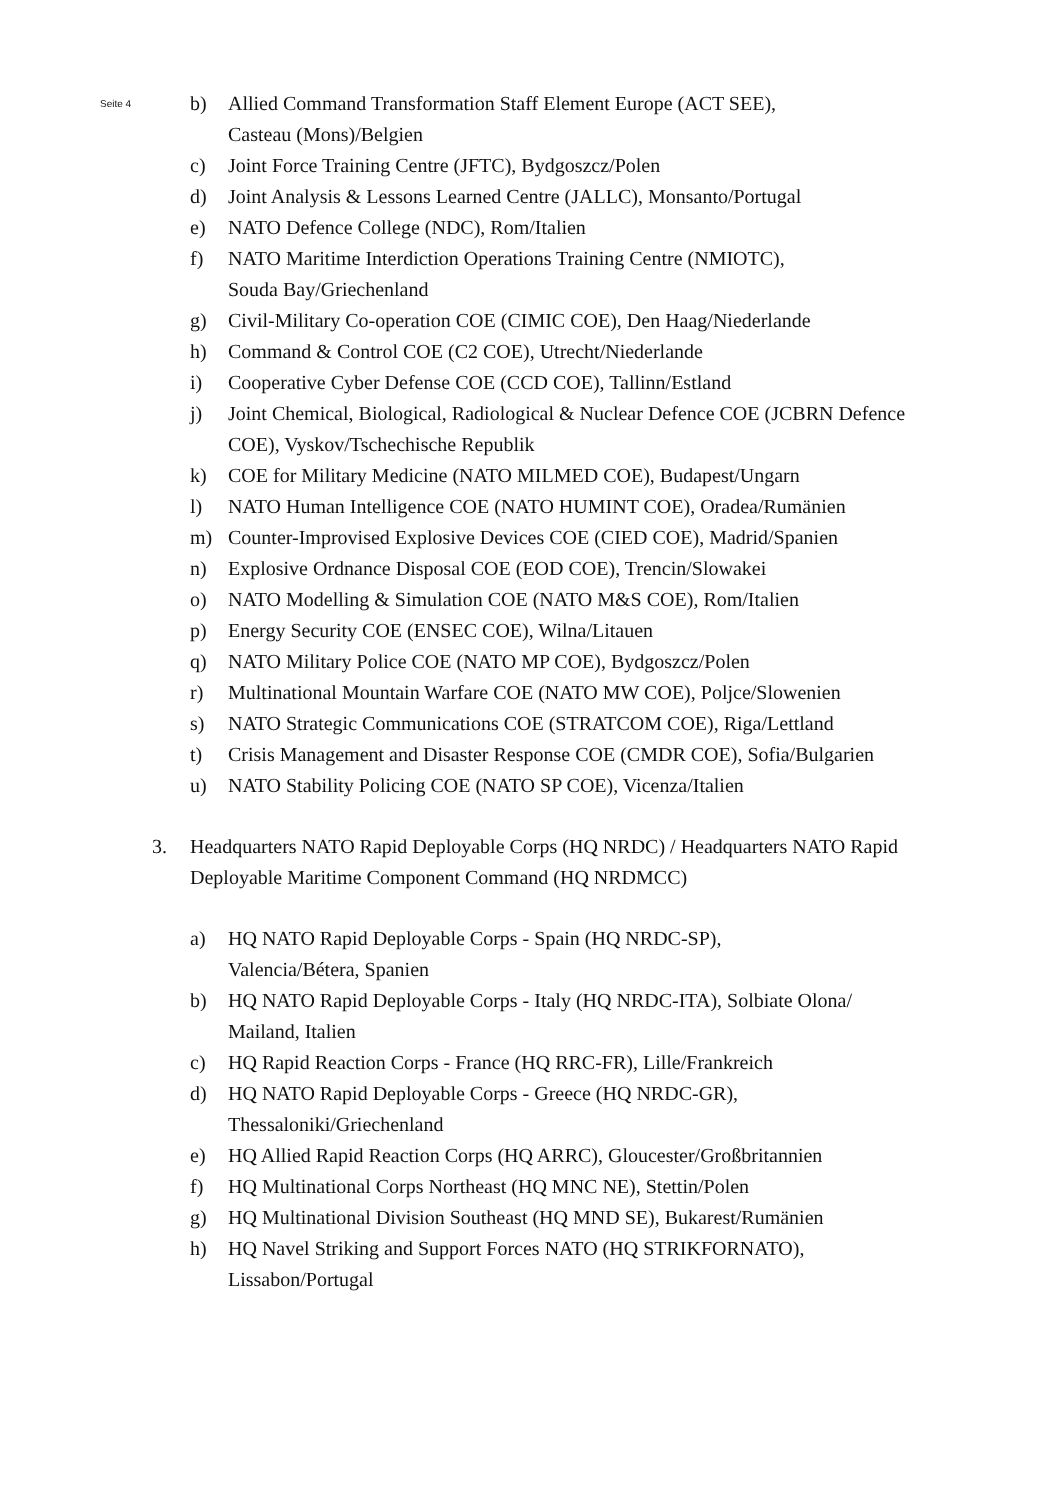Seite 4
b) Allied Command Transformation Staff Element Europe (ACT SEE),
Casteau (Mons)/Belgien
c) Joint Force Training Centre (JFTC), Bydgoszcz/Polen
d) Joint Analysis & Lessons Learned Centre (JALLC), Monsanto/Portugal
e) NATO Defence College (NDC), Rom/Italien
f) NATO Maritime Interdiction Operations Training Centre (NMIOTC),
Souda Bay/Griechenland
g) Civil-Military Co-operation COE (CIMIC COE), Den Haag/Niederlande
h) Command & Control COE (C2 COE), Utrecht/Niederlande
i) Cooperative Cyber Defense COE (CCD COE), Tallinn/Estland
j) Joint Chemical, Biological, Radiological & Nuclear Defence COE (JCBRN Defence COE), Vyskov/Tschechische Republik
k) COE for Military Medicine (NATO MILMED COE), Budapest/Ungarn
l) NATO Human Intelligence COE (NATO HUMINT COE), Oradea/Rumänien
m) Counter-Improvised Explosive Devices COE (CIED COE), Madrid/Spanien
n) Explosive Ordnance Disposal COE (EOD COE), Trencin/Slowakei
o) NATO Modelling & Simulation COE (NATO M&S COE), Rom/Italien
p) Energy Security COE (ENSEC COE), Wilna/Litauen
q) NATO Military Police COE (NATO MP COE), Bydgoszcz/Polen
r) Multinational Mountain Warfare COE (NATO MW COE), Poljce/Slowenien
s) NATO Strategic Communications COE (STRATCOM COE), Riga/Lettland
t) Crisis Management and Disaster Response COE (CMDR COE), Sofia/Bulgarien
u) NATO Stability Policing COE (NATO SP COE), Vicenza/Italien
3. Headquarters NATO Rapid Deployable Corps (HQ NRDC) / Headquarters NATO Rapid Deployable Maritime Component Command (HQ NRDMCC)
a) HQ NATO Rapid Deployable Corps - Spain (HQ NRDC-SP),
Valencia/Bétera, Spanien
b) HQ NATO Rapid Deployable Corps - Italy (HQ NRDC-ITA), Solbiate Olona/
Mailand, Italien
c) HQ Rapid Reaction Corps - France (HQ RRC-FR), Lille/Frankreich
d) HQ NATO Rapid Deployable Corps - Greece (HQ NRDC-GR),
Thessaloniki/Griechenland
e) HQ Allied Rapid Reaction Corps (HQ ARRC), Gloucester/Großbritannien
f) HQ Multinational Corps Northeast (HQ MNC NE), Stettin/Polen
g) HQ Multinational Division Southeast (HQ MND SE), Bukarest/Rumänien
h) HQ Navel Striking and Support Forces NATO (HQ STRIKFORNATO),
Lissabon/Portugal